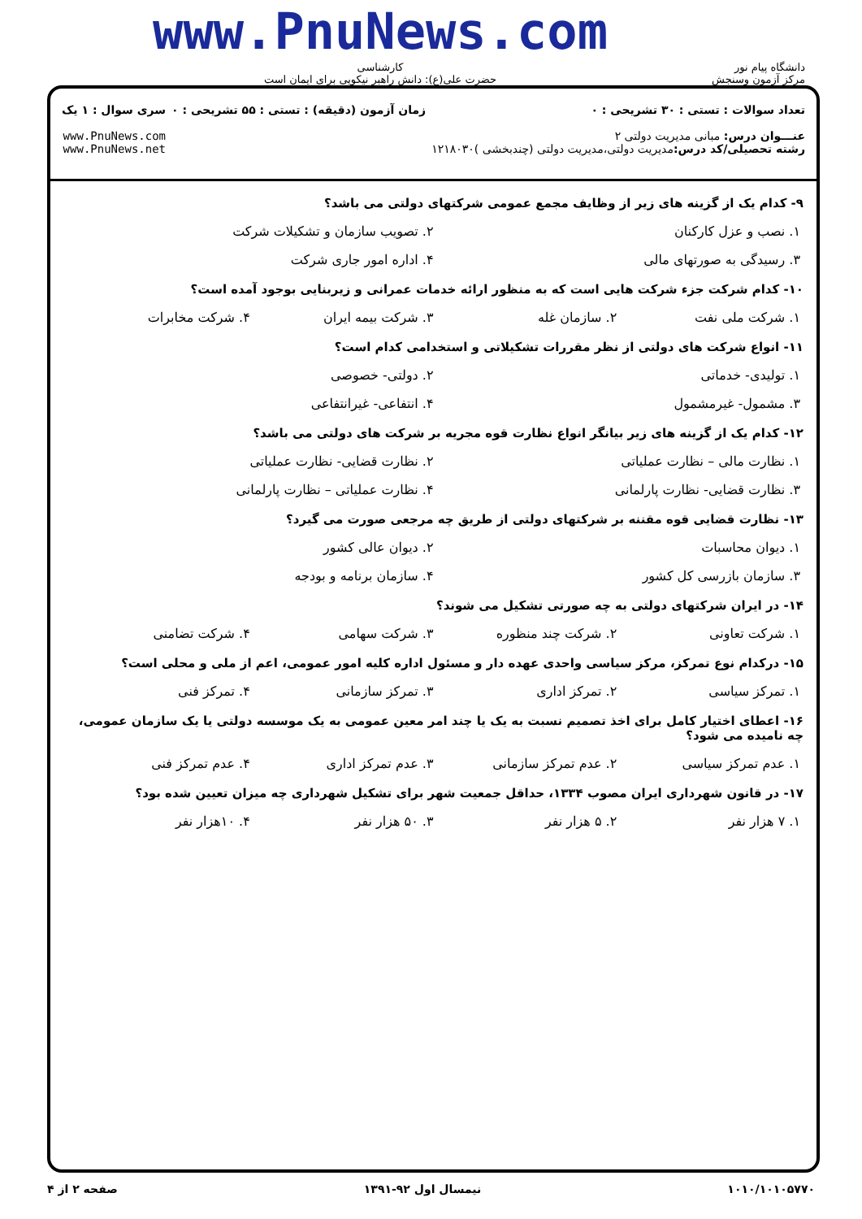دانشگاه پیام نور
مرکز آزمون وسنجش
www.PnuNews.com
کارشناسی
حضرت علی(ع): دانش راهبر نیکویی برای ایمان است
تعداد سوالات : تستی : ۳۰ تشریحی : ۰
عنـــوان درس: مبانی مدیریت دولتی ۲
رشته تحصیلی/کد درس: مدیریت دولتی،مدیریت دولتی (چندبخشی )۱۲۱۸۰۳۰
زمان آزمون (دقیقه) : تستی : ۵۵ تشریحی : ۰
سری سوال : ۱ یک
www.PnuNews.com
www.PnuNews.net
۹- کدام یک از گزینه های زیر از وظایف مجمع عمومی شرکتهای دولتی می باشد؟
۱. نصب و عزل کارکنان ۲. تصویب سازمان و تشکیلات شرکت
۳. رسیدگی به صورتهای مالی ۴. اداره امور جاری شرکت
۱۰- کدام شرکت جزء شرکت هایی است که به منظور ارائه خدمات عمرانی و زیربنایی بوجود آمده است؟
۱. شرکت ملی نفت ۲. سازمان غله ۳. شرکت بیمه ایران ۴. شرکت مخابرات
۱۱- انواع شرکت های دولتی از نظر مقررات تشکیلاتی و استخدامی کدام است؟
۱. تولیدی- خدماتی ۲. دولتی- خصوصی
۳. مشمول- غیرمشمول ۴. انتفاعی- غیرانتفاعی
۱۲- کدام یک از گزینه های زیر بیانگر انواع نظارت قوه مجریه بر شرکت های دولتی می باشد؟
۱. نظارت مالی – نظارت عملیاتی ۲. نظارت قضایی- نظارت عملیاتی
۳. نظارت قضایی- نظارت پارلمانی ۴. نظارت عملیاتی – نظارت پارلمانی
۱۳- نظارت قضایی قوه مقننه بر شرکتهای دولتی از طریق چه مرجعی صورت می گیرد؟
۱. دیوان محاسبات ۲. دیوان عالی کشور
۳. سازمان بازرسی کل کشور ۴. سازمان برنامه و بودجه
۱۴- در ایران شرکتهای دولتی به چه صورتی تشکیل می شوند؟
۱. شرکت تعاونی ۲. شرکت چند منظوره ۳. شرکت سهامی ۴. شرکت تضامنی
۱۵- درکدام نوع تمرکز، مرکز سیاسی واحدی عهده دار و مسئول اداره کلیه امور عمومی، اعم از ملی و محلی است؟
۱. تمرکز سیاسی ۲. تمرکز اداری ۳. تمرکز سازمانی ۴. تمرکز فنی
۱۶- اعطای اختیار کامل برای اخذ تصمیم نسبت به یک یا چند امر معین عمومی به یک موسسه دولتی یا یک سازمان عمومی، چه نامیده می شود؟
۱. عدم تمرکز سیاسی ۲. عدم تمرکز سازمانی ۳. عدم تمرکز اداری ۴. عدم تمرکز فنی
۱۷- در قانون شهرداری ایران مصوب ۱۳۳۴، حداقل جمعیت شهر برای تشکیل شهرداری چه میزان تعیین شده بود؟
۱. ۷ هزار نفر ۲. ۵ هزار نفر ۳. ۵۰ هزار نفر ۴. ۱۰هزار نفر
۱۰۱۰/۱۰۱۰۵۷۷۰ نیمسال اول ۹۲-۱۳۹۱ صفحه ۲ از ۴